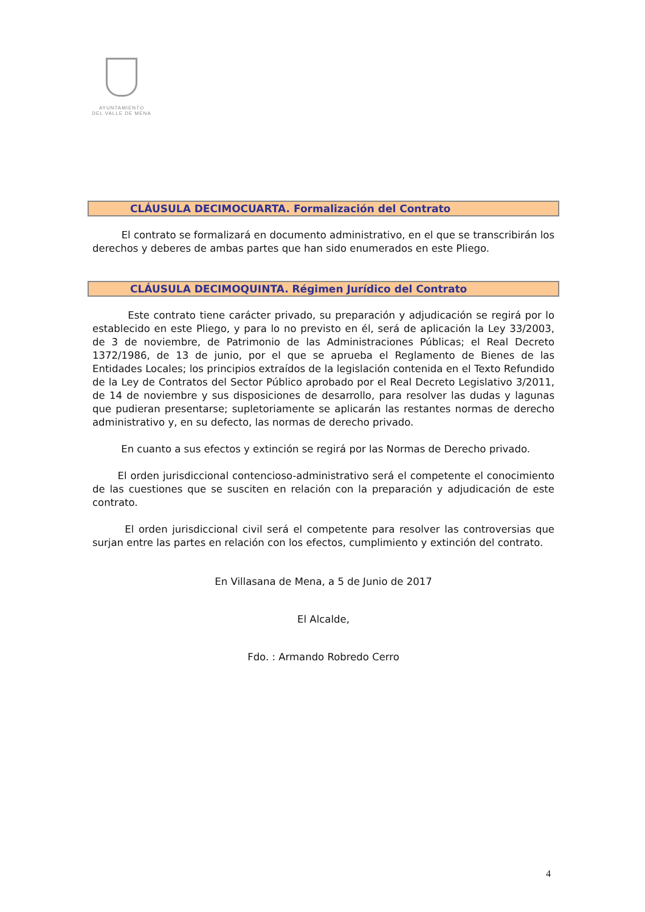AYUNTAMIENTO
DEL VALLE DE MENA
CLÁUSULA DECIMOCUARTA. Formalización del Contrato
El contrato se formalizará en documento administrativo, en el que se transcribirán los derechos y deberes de ambas partes que han sido enumerados en este Pliego.
CLÁUSULA DECIMOQUINTA. Régimen Jurídico del Contrato
Este contrato tiene carácter privado, su preparación y adjudicación se regirá por lo establecido en este Pliego, y para lo no previsto en él, será de aplicación la Ley 33/2003, de 3 de noviembre, de Patrimonio de las Administraciones Públicas; el Real Decreto 1372/1986, de 13 de junio, por el que se aprueba el Reglamento de Bienes de las Entidades Locales; los principios extraídos de la legislación contenida en el Texto Refundido de la Ley de Contratos del Sector Público aprobado por el Real Decreto Legislativo 3/2011, de 14 de noviembre y sus disposiciones de desarrollo, para resolver las dudas y lagunas que pudieran presentarse; supletoriamente se aplicarán las restantes normas de derecho administrativo y, en su defecto, las normas de derecho privado.
En cuanto a sus efectos y extinción se regirá por las Normas de Derecho privado.
El orden jurisdiccional contencioso-administrativo será el competente el conocimiento de las cuestiones que se susciten en relación con la preparación y adjudicación de este contrato.
El orden jurisdiccional civil será el competente para resolver las controversias que surjan entre las partes en relación con los efectos, cumplimiento y extinción del contrato.
En Villasana de Mena, a 5 de Junio de 2017
El Alcalde,
Fdo. : Armando Robredo Cerro
4